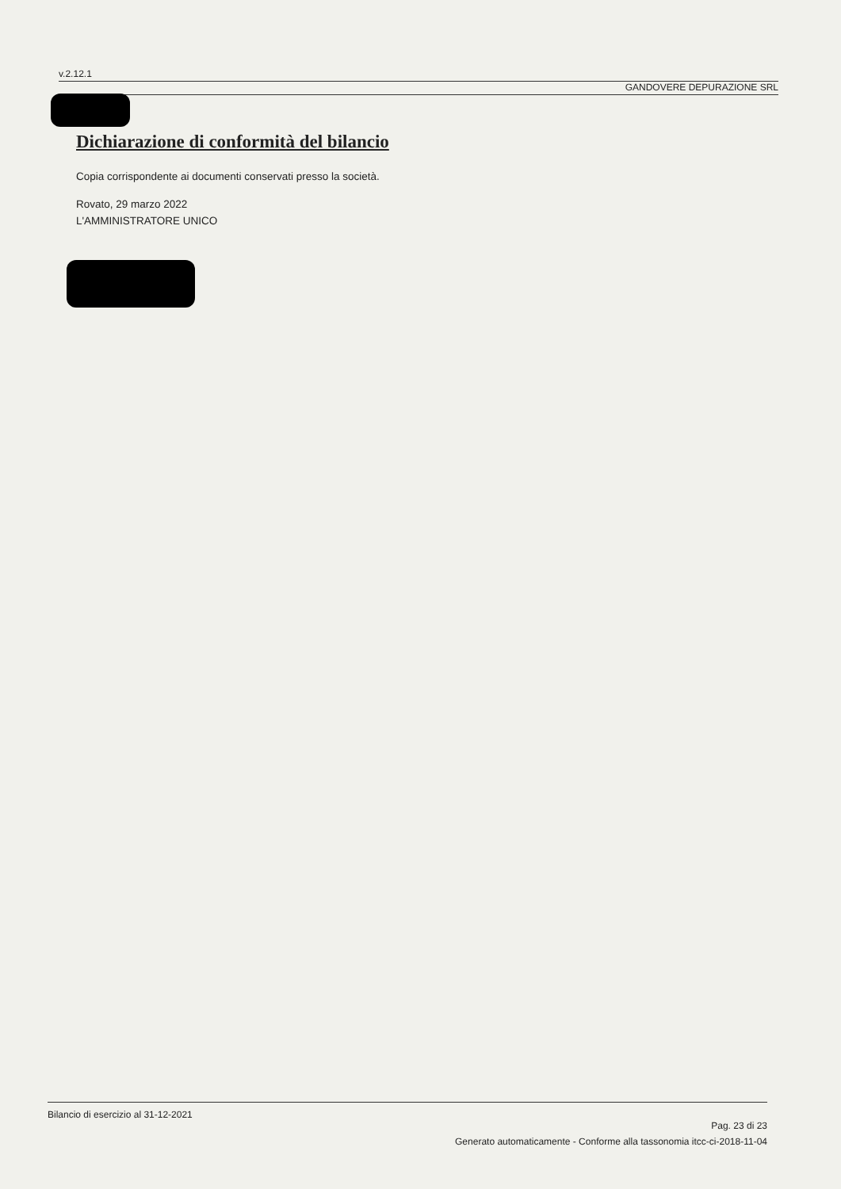v.2.12.1
GANDOVERE DEPURAZIONE SRL
Dichiarazione di conformità del bilancio
Copia corrispondente ai documenti conservati presso la società.
Rovato, 29 marzo 2022
L'AMMINISTRATORE UNICO
Bilancio di esercizio al 31-12-2021
Pag. 23 di 23
Generato automaticamente - Conforme alla tassonomia itcc-ci-2018-11-04